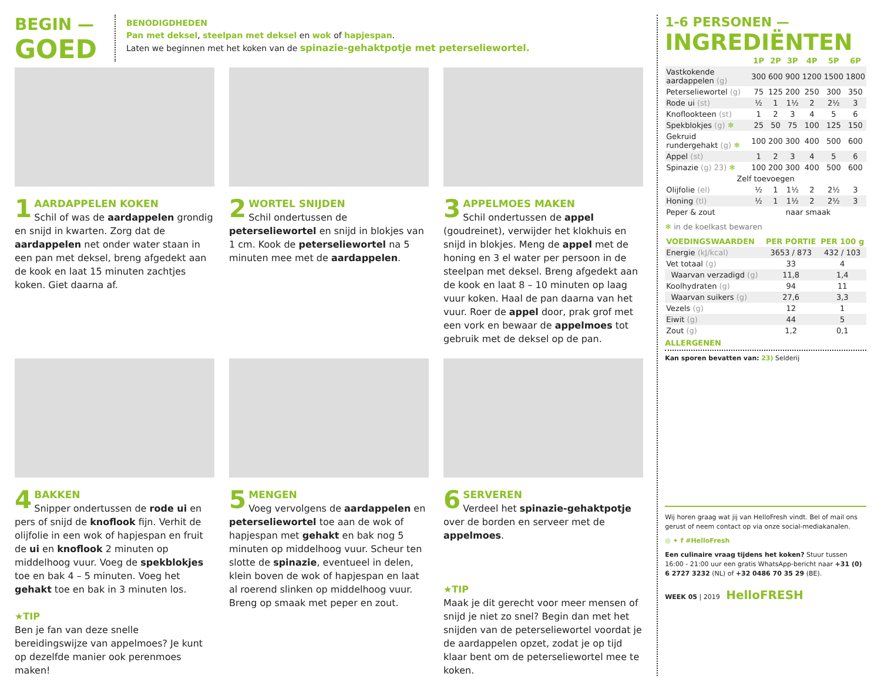BEGIN —
GOED
BENODIGDHEDEN
Pan met deksel, steelpan met deksel en wok of hapjespan.
Laten we beginnen met het koken van de spinazie-gehaktpotje met peterseliewortel.
1
AARDAPPELEN KOKEN
Schil of was de aardappelen grondig en snijd in kwarten. Zorg dat de aardappelen net onder water staan in een pan met deksel, breng afgedekt aan de kook en laat 15 minuten zachtjes koken. Giet daarna af.
2
WORTEL SNIJDEN
Schil ondertussen de peterseliewortel en snijd in blokjes van 1 cm. Kook de peterseliewortel na 5 minuten mee met de aardappelen.
3
APPELMOES MAKEN
Schil ondertussen de appel (goudreinet), verwijder het klokhuis en snijd in blokjes. Meng de appel met de honing en 3 el water per persoon in de steelpan met deksel. Breng afgedekt aan de kook en laat 8 – 10 minuten op laag vuur koken. Haal de pan daarna van het vuur. Roer de appel door, prak grof met een vork en bewaar de appelmoes tot gebruik met de deksel op de pan.
4
BAKKEN
Snipper ondertussen de rode ui en pers of snijd de knoflook fijn. Verhit de olijfolie in een wok of hapjespan en fruit de ui en knoflook 2 minuten op middelhoog vuur. Voeg de spekblokjes toe en bak 4 – 5 minuten. Voeg het gehakt toe en bak in 3 minuten los.
★TIP
Ben je fan van deze snelle bereidingswijze van appelmoes? Je kunt op dezelfde manier ook perenmoes maken!
5
MENGEN
Voeg vervolgens de aardappelen en peterseliewortel toe aan de wok of hapjespan met gehakt en bak nog 5 minuten op middelhoog vuur. Scheur ten slotte de spinazie, eventueel in delen, klein boven de wok of hapjespan en laat al roerend slinken op middelhoog vuur. Breng op smaak met peper en zout.
6
SERVEREN
Verdeel het spinazie-gehaktpotje over de borden en serveer met de appelmoes.
★TIP
Maak je dit gerecht voor meer mensen of snijd je niet zo snel? Begin dan met het snijden van de peterseliewortel voordat je de aardappelen opzet, zodat je op tijd klaar bent om de peterseliewortel mee te koken.
1-6 PERSONEN —
INGREDIËNTEN
| | 1P | 2P | 3P | 4P | 5P | 6P |
| --- | --- | --- | --- | --- | --- | --- |
| Vastkokende aardappelen (g) | 300 | 600 | 900 | 1200 | 1500 | 1800 |
| Peterseliewortel (g) | 75 | 125 | 200 | 250 | 300 | 350 |
| Rode ui (st) | ½ | 1 | 1½ | 2 | 2½ | 3 |
| Knoflookteen (st) | 1 | 2 | 3 | 4 | 5 | 6 |
| Spekblokjes (g) ❄ | 25 | 50 | 75 | 100 | 125 | 150 |
| Gekruid rundergehakt (g) ❄ | 100 | 200 | 300 | 400 | 500 | 600 |
| Appel (st) | 1 | 2 | 3 | 4 | 5 | 6 |
| Spinazie (g) 23) ❄ | 100 | 200 | 300 | 400 | 500 | 600 |
| Zelf toevoegen | | | | | | |
| Olijfolie (el) | ½ | 1 | 1½ | 2 | 2½ | 3 |
| Honing (tl) | ½ | 1 | 1½ | 2 | 2½ | 3 |
| Peper & zout | naar smaak | | | | | |
❄ in de koelkast bewaren
| VOEDINGSWAARDEN | PER PORTIE | PER 100 g |
| --- | --- | --- |
| Energie (kJ/kcal) | 3653 / 873 | 432 / 103 |
| Vet totaal (g) | 33 | 4 |
| Waarvan verzadigd (g) | 11,8 | 1,4 |
| Koolhydraten (g) | 94 | 11 |
| Waarvan suikers (g) | 27,6 | 3,3 |
| Vezels (g) | 12 | 1 |
| Eiwit (g) | 44 | 5 |
| Zout (g) | 1,2 | 0,1 |
ALLERGENEN
Kan sporen bevatten van: 23) Selderij
Wij horen graag wat jij van HelloFresh vindt. Bel of mail ons gerust of neem contact op via onze social-mediakanalen.
◎ ✦ f #HelloFresh
Een culinaire vraag tijdens het koken? Stuur tussen 16:00 - 21:00 uur een gratis WhatsApp-bericht naar +31 (0) 6 2727 3232 (NL) of +32 0486 70 35 29 (BE).
WEEK 05 | 2019 HelloFRESH